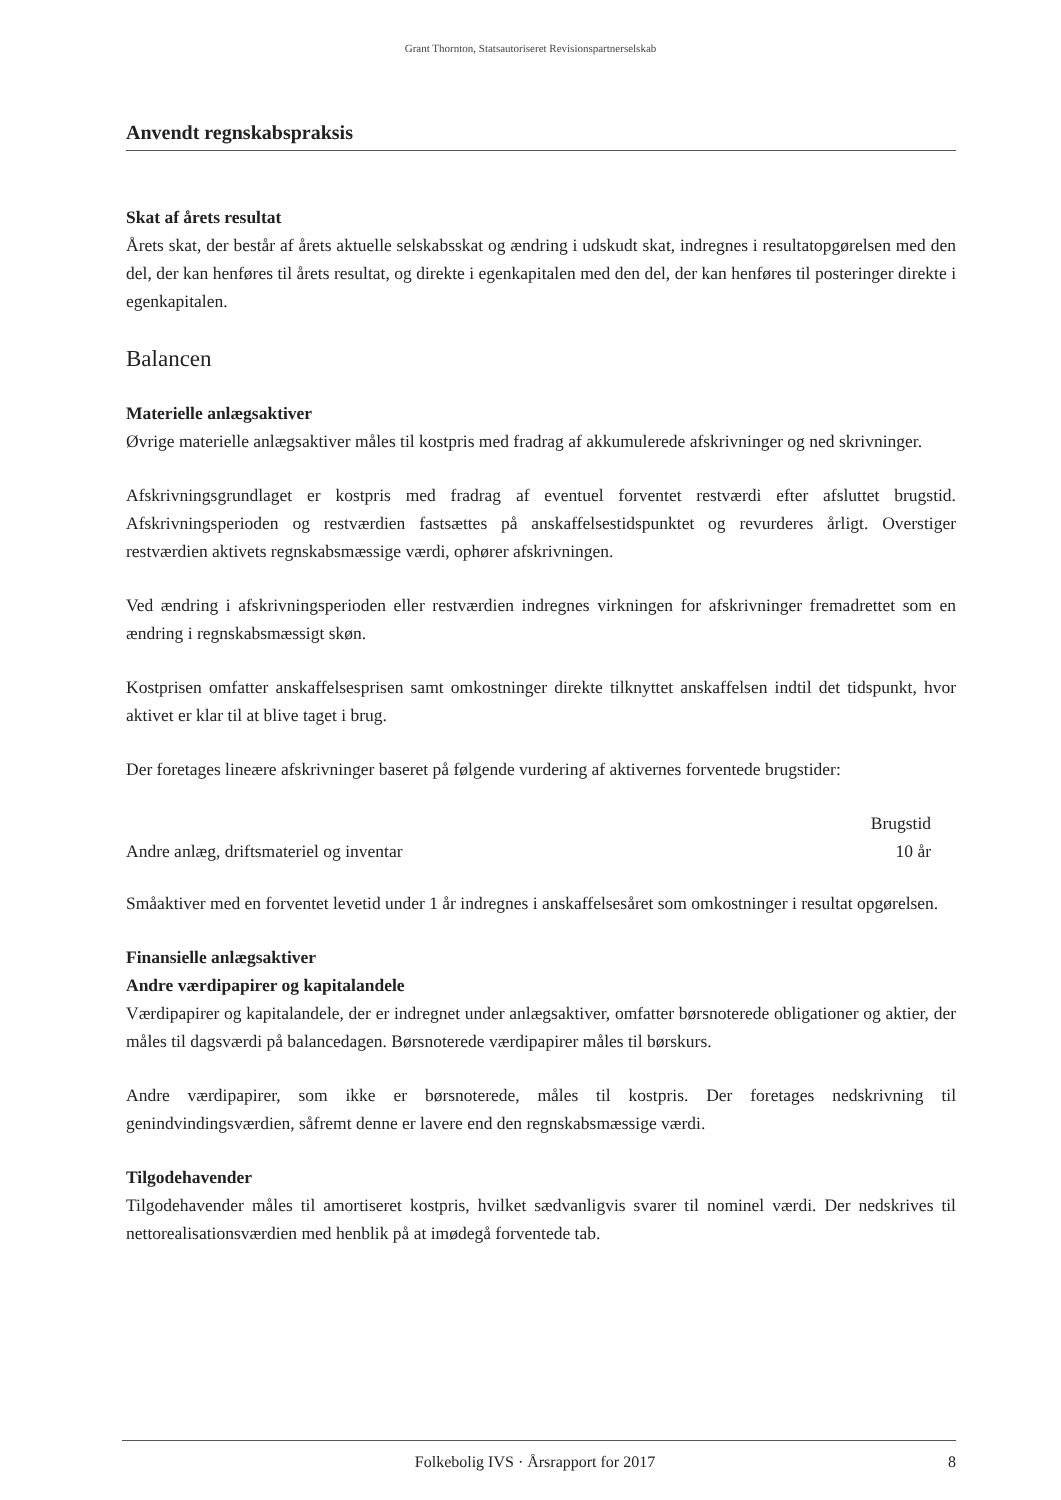Grant Thornton, Statsautoriseret Revisionspartnerselskab
Anvendt regnskabspraksis
Skat af årets resultat
Årets skat, der består af årets aktuelle selskabsskat og ændring i udskudt skat, indregnes i resultatopgørelsen med den del, der kan henføres til årets resultat, og direkte i egenkapitalen med den del, der kan henføres til posteringer direkte i egenkapitalen.
Balancen
Materielle anlægsaktiver
Øvrige materielle anlægsaktiver måles til kostpris med fradrag af akkumulerede afskrivninger og ned skrivninger.
Afskrivningsgrundlaget er kostpris med fradrag af eventuel forventet restværdi efter afsluttet brugstid. Afskrivningsperioden og restværdien fastsættes på anskaffelsestidspunktet og revurderes årligt. Overstiger restværdien aktivets regnskabsmæssige værdi, ophører afskrivningen.
Ved ændring i afskrivningsperioden eller restværdien indregnes virkningen for afskrivninger fremadrettet som en ændring i regnskabsmæssigt skøn.
Kostprisen omfatter anskaffelsesprisen samt omkostninger direkte tilknyttet anskaffelsen indtil det tidspunkt, hvor aktivet er klar til at blive taget i brug.
Der foretages lineære afskrivninger baseret på følgende vurdering af aktivernes forventede brugstider:
| | Brugstid |
| Andre anlæg, driftsmateriel og inventar | 10 år |
Småaktiver med en forventet levetid under 1 år indregnes i anskaffelsesåret som omkostninger i resultat opgørelsen.
Finansielle anlægsaktiver
Andre værdipapirer og kapitalandele
Værdipapirer og kapitalandele, der er indregnet under anlægsaktiver, omfatter børsnoterede obligationer og aktier, der måles til dagsværdi på balancedagen. Børsnoterede værdipapirer måles til børskurs.
Andre værdipapirer, som ikke er børsnoterede, måles til kostpris. Der foretages nedskrivning til genindvindingsværdien, såfremt denne er lavere end den regnskabsmæssige værdi.
Tilgodehavender
Tilgodehavender måles til amortiseret kostpris, hvilket sædvanligvis svarer til nominel værdi. Der nedskrives til nettorealisationsværdien med henblik på at imødegå forventede tab.
Folkebolig IVS · Årsrapport for 2017 8